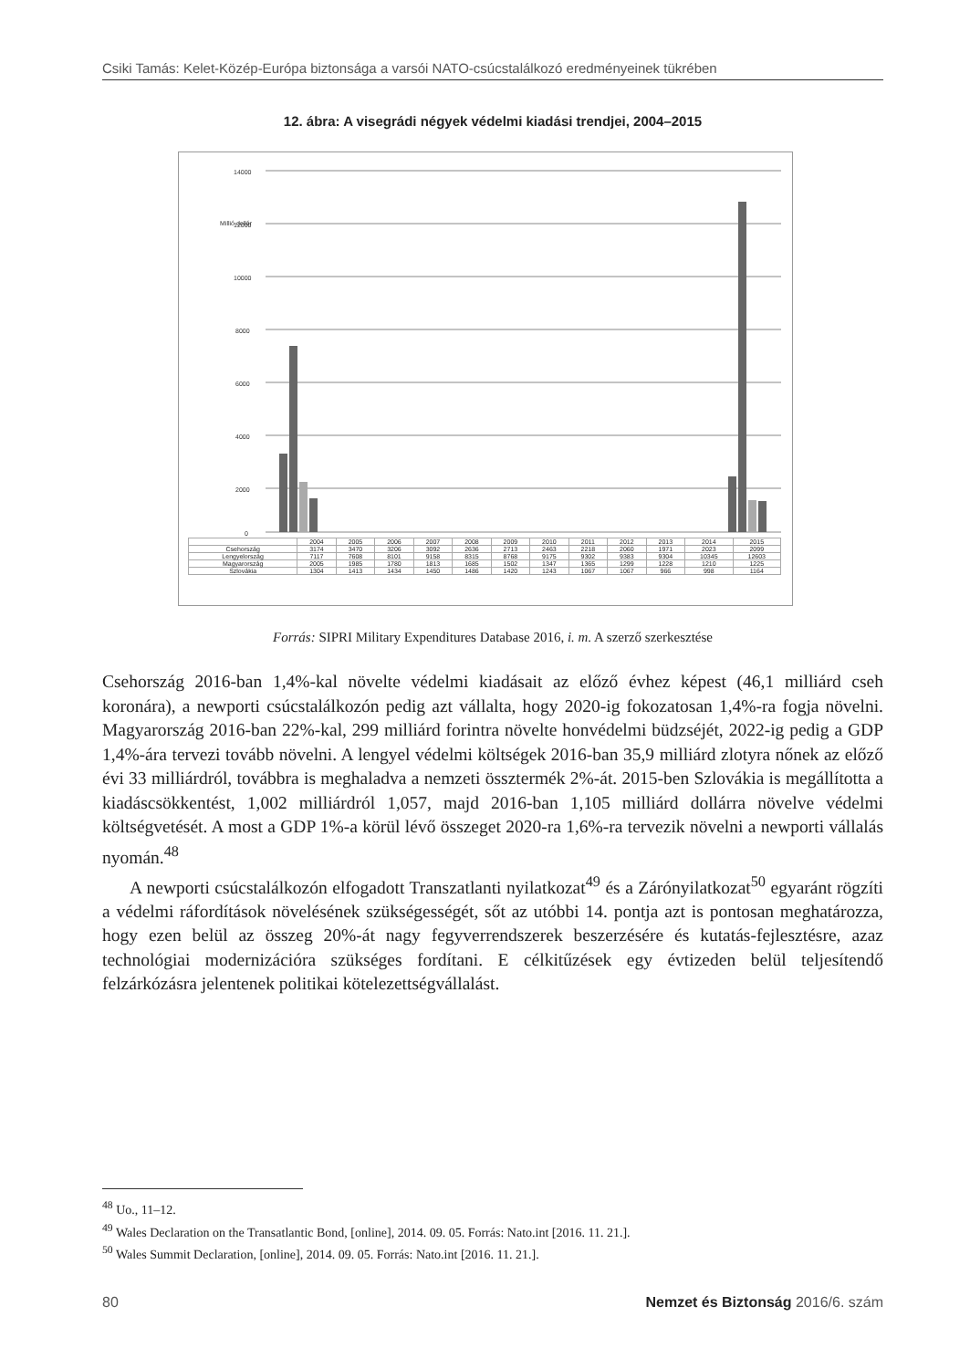Csiki Tamás: Kelet-Közép-Európa biztonsága a varsói NATO-csúcstalálkozó eredményeinek tükrében
12. ábra: A visegrádi négyek védelmi kiadási trendjei, 2004–2015
14000
12000
10000
8000
6000
4000
2000
0
Millió dollár
| | 2004 | 2005 | 2006 | 2007 | 2008 | 2009 | 2010 | 2011 | 2012 | 2013 | 2014 | 2015 |
| --- | --- | --- | --- | --- | --- | --- | --- | --- | --- | --- | --- | --- |
| Csehország | 3174 | 3470 | 3206 | 3092 | 2636 | 2713 | 2463 | 2218 | 2060 | 1971 | 2023 | 2099 |
| Lengyelország | 7117 | 7608 | 8101 | 9158 | 8315 | 8768 | 9175 | 9302 | 9383 | 9304 | 10345 | 12603 |
| Magyarország | 2005 | 1985 | 1780 | 1813 | 1685 | 1502 | 1347 | 1365 | 1299 | 1228 | 1210 | 1225 |
| Szlovákia | 1304 | 1413 | 1434 | 1450 | 1486 | 1420 | 1243 | 1067 | 1067 | 966 | 998 | 1164 |
Forrás: SIPRI Military Expenditures Database 2016, i. m. A szerző szerkesztése
Csehország 2016-ban 1,4%-kal növelte védelmi kiadásait az előző évhez képest (46,1 milliárd cseh koronára), a newporti csúcstalálkozón pedig azt vállalta, hogy 2020-ig fokozatosan 1,4%-ra fogja növelni. Magyarország 2016-ban 22%-kal, 299 milliárd forintra növelte honvédelmi büdzséjét, 2022-ig pedig a GDP 1,4%-ára tervezi tovább növelni. A lengyel védelmi költségek 2016-ban 35,9 milliárd zlotyra nőnek az előző évi 33 milliárdról, továbbra is meghaladva a nemzeti össztermék 2%-át. 2015-ben Szlovákia is megállította a kiadáscsökkentést, 1,002 milliárdról 1,057, majd 2016-ban 1,105 milliárd dollárra növelve védelmi költségvetését. A most a GDP 1%-a körül lévő összeget 2020-ra 1,6%-ra tervezik növelni a newporti vállalás nyomán.<sup>48</sup>
A newporti csúcstalálkozón elfogadott Transzatlanti nyilatkozat<sup>49</sup> és a Zárónyilatkozat<sup>50</sup> egyaránt rögzíti a védelmi ráfordítások növelésének szükségességét, sőt az utóbbi 14. pontja azt is pontosan meghatározza, hogy ezen belül az összeg 20%-át nagy fegyverrendszerek beszerzésére és kutatás-fejlesztésre, azaz technológiai modernizációra szükséges fordítani. E célkitűzések egy évtizeden belül teljesítendő felzárkózásra jelentenek politikai kötelezettségvállalást.
<sup>48</sup> Uo., 11–12.
<sup>49</sup> Wales Declaration on the Transatlantic Bond, [online], 2014. 09. 05. Forrás: Nato.int [2016. 11. 21.].
<sup>50</sup> Wales Summit Declaration, [online], 2014. 09. 05. Forrás: Nato.int [2016. 11. 21.].
80 Nemzet és Biztonság 2016/6. szám